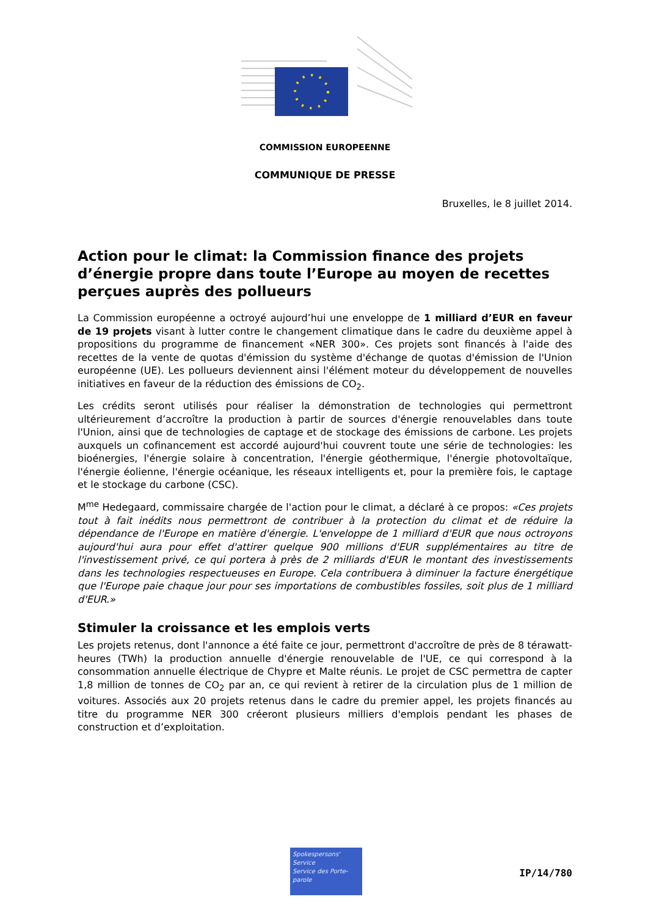COMMISSION EUROPEENNE
COMMUNIQUE DE PRESSE
Bruxelles, le 8 juillet 2014.
Action pour le climat: la Commission finance des projets d’énergie propre dans toute l’Europe au moyen de recettes perçues auprès des pollueurs
La Commission européenne a octroyé aujourd’hui une enveloppe de 1 milliard d’EUR en faveur de 19 projets visant à lutter contre le changement climatique dans le cadre du deuxième appel à propositions du programme de financement «NER 300». Ces projets sont financés à l'aide des recettes de la vente de quotas d'émission du système d'échange de quotas d'émission de l'Union européenne (UE). Les pollueurs deviennent ainsi l'élément moteur du développement de nouvelles initiatives en faveur de la réduction des émissions de CO<sub>2</sub>.
Les crédits seront utilisés pour réaliser la démonstration de technologies qui permettront ultérieurement d’accroître la production à partir de sources d'énergie renouvelables dans toute l'Union, ainsi que de technologies de captage et de stockage des émissions de carbone. Les projets auxquels un cofinancement est accordé aujourd'hui couvrent toute une série de technologies: les bioénergies, l'énergie solaire à concentration, l'énergie géothermique, l'énergie photovoltaïque, l'énergie éolienne, l'énergie océanique, les réseaux intelligents et, pour la première fois, le captage et le stockage du carbone (CSC).
M<sup>me</sup> Hedegaard, commissaire chargée de l'action pour le climat, a déclaré à ce propos: «Ces projets tout à fait inédits nous permettront de contribuer à la protection du climat et de réduire la dépendance de l'Europe en matière d'énergie. L'enveloppe de 1 milliard d'EUR que nous octroyons aujourd'hui aura pour effet d'attirer quelque 900 millions d'EUR supplémentaires au titre de l'investissement privé, ce qui portera à près de 2 milliards d'EUR le montant des investissements dans les technologies respectueuses en Europe. Cela contribuera à diminuer la facture énergétique que l'Europe paie chaque jour pour ses importations de combustibles fossiles, soit plus de 1 milliard d'EUR.»
Stimuler la croissance et les emplois verts
Les projets retenus, dont l'annonce a été faite ce jour, permettront d'accroître de près de 8 térawatt-heures (TWh) la production annuelle d'énergie renouvelable de l'UE, ce qui correspond à la consommation annuelle électrique de Chypre et Malte réunis. Le projet de CSC permettra de capter 1,8 million de tonnes de CO<sub>2</sub> par an, ce qui revient à retirer de la circulation plus de 1 million de voitures. Associés aux 20 projets retenus dans le cadre du premier appel, les projets financés au titre du programme NER 300 créeront plusieurs milliers d'emplois pendant les phases de construction et d’exploitation.
Spokespersons' Service
Service des Porte-parole
IP/14/780